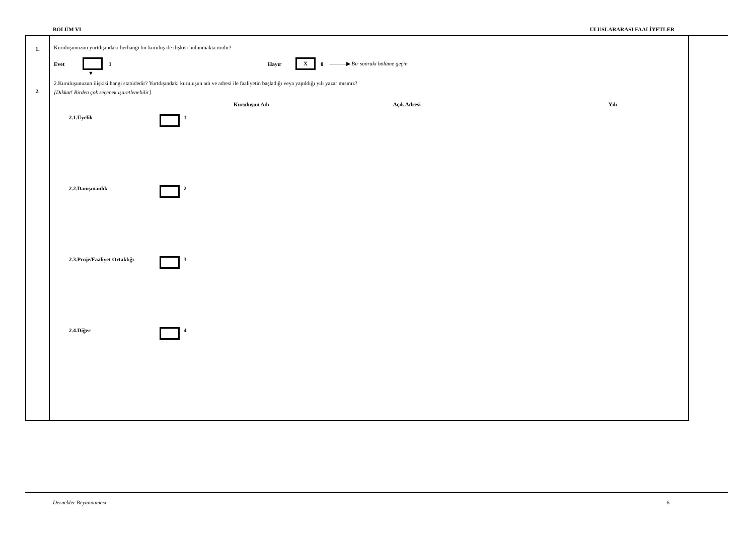BÖLÜM VI ULUSLARARASI FAALİYETLER
1.
2.
Kuruluşunuzun yurtdışındaki herhangi bir kuruluş ile ilişkisi bulunmakta mıdır?
Evet 1 Hayır X 0 ———▶ Bir sonraki bölüme geçin
▼
2.Kuruluşunuzun ilişkisi hangi statüdedir? Yurtdışındaki kuruluşun adı ve adresi ile faaliyetin başladığı veya yapıldığı yılı yazar mısınız?
[Dikkat! Birden çok seçenek işaretlenebilir]
Kuruluşun Adı Açık Adresi Yılı
2.1.Üyelik 1
2.2.Danışmanlık 2
2.3.Proje/Faaliyet Ortaklığı 3
2.4.Diğer 4
Dernekler Beyannamesi 6